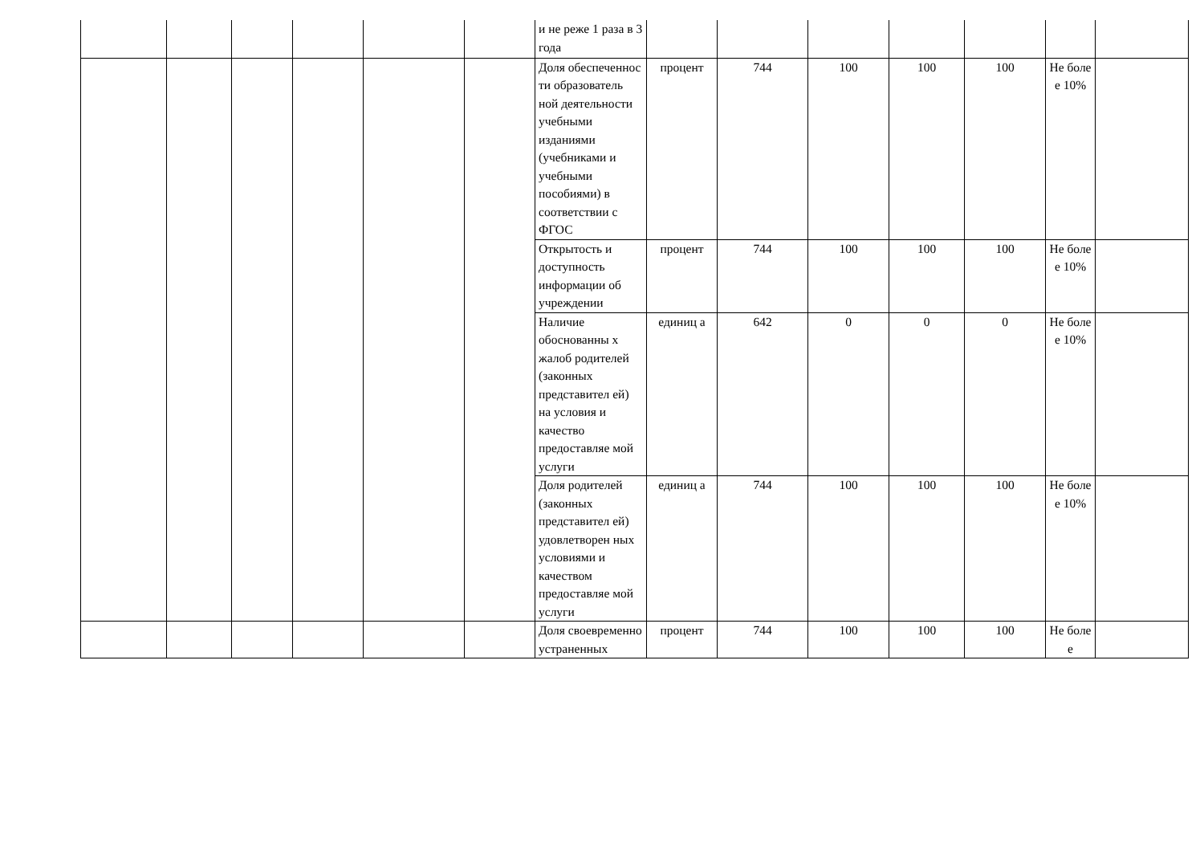| | | | | | | и не реже 1 раза в 3 года | | | | | | | |
| | | | | | | Доля обеспеченнос ти образователь ной деятельности учебными изданиями (учебниками и учебными пособиями) в соответствии с ФГОС | процент | 744 | 100 | 100 | 100 | Не боле е 10% | |
| | | | | | | Открытость и доступность информации об учреждении | процент | 744 | 100 | 100 | 100 | Не боле е 10% | |
| | | | | | | Наличие обоснованны х жалоб родителей (законных представител ей) на условия и качество предоставляе мой услуги | единиц а | 642 | 0 | 0 | 0 | Не боле е 10% | |
| | | | | | | Доля родителей (законных представител ей) удовлетворен ных условиями и качеством предоставляе мой услуги | единиц а | 744 | 100 | 100 | 100 | Не боле е 10% | |
| | | | | | | Доля своевременно устраненных | процент | 744 | 100 | 100 | 100 | Не боле е | |